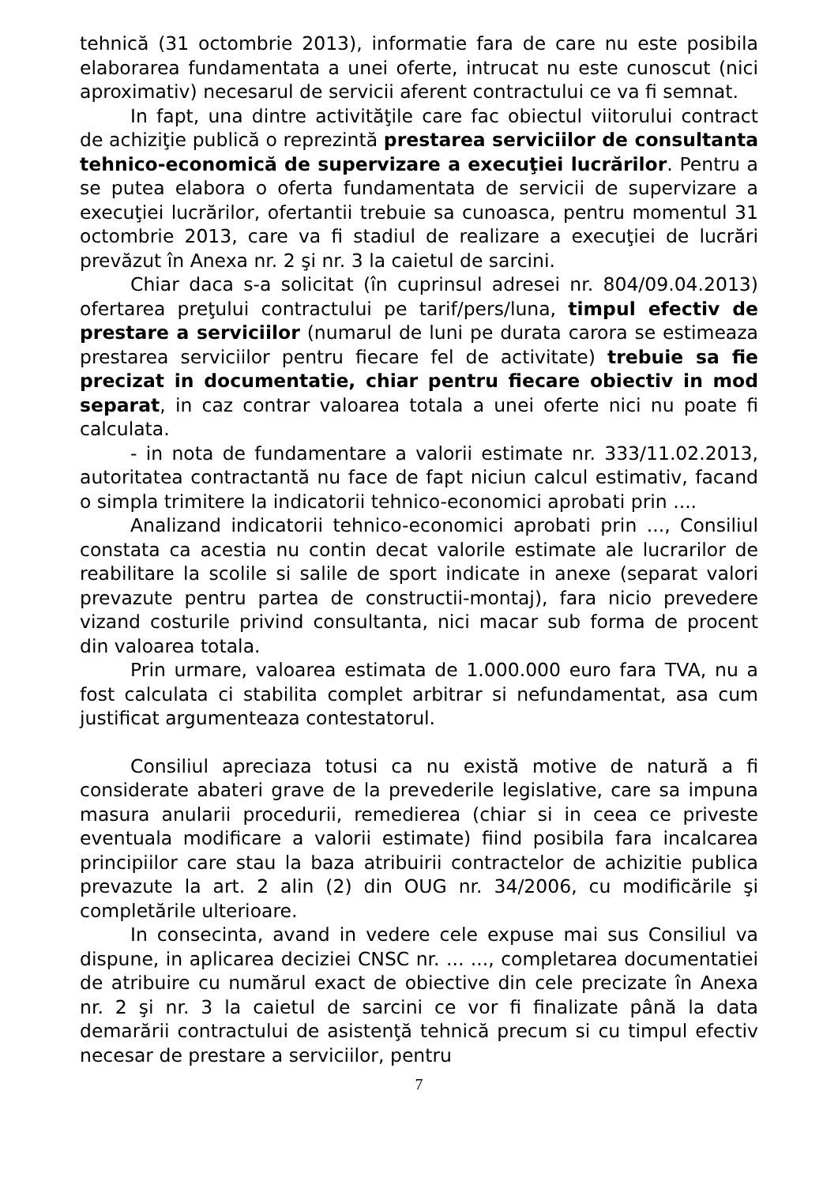tehnică (31 octombrie 2013), informatie fara de care nu este posibila elaborarea fundamentata a unei oferte, intrucat nu este cunoscut (nici aproximativ) necesarul de servicii aferent contractului ce va fi semnat.
In fapt, una dintre activităţile care fac obiectul viitorului contract de achiziţie publică o reprezintă prestarea serviciilor de consultanta tehnico-economică de supervizare a execuţiei lucrărilor. Pentru a se putea elabora o oferta fundamentata de servicii de supervizare a execuţiei lucrărilor, ofertantii trebuie sa cunoasca, pentru momentul 31 octombrie 2013, care va fi stadiul de realizare a execuţiei de lucrări prevăzut în Anexa nr. 2 şi nr. 3 la caietul de sarcini.
Chiar daca s-a solicitat (în cuprinsul adresei nr. 804/09.04.2013) ofertarea preţului contractului pe tarif/pers/luna, timpul efectiv de prestare a serviciilor (numarul de luni pe durata carora se estimeaza prestarea serviciilor pentru fiecare fel de activitate) trebuie sa fie precizat in documentatie, chiar pentru fiecare obiectiv in mod separat, in caz contrar valoarea totala a unei oferte nici nu poate fi calculata.
- in nota de fundamentare a valorii estimate nr. 333/11.02.2013, autoritatea contractantă nu face de fapt niciun calcul estimativ, facand o simpla trimitere la indicatorii tehnico-economici aprobati prin ....
Analizand indicatorii tehnico-economici aprobati prin ..., Consiliul constata ca acestia nu contin decat valorile estimate ale lucrarilor de reabilitare la scolile si salile de sport indicate in anexe (separat valori prevazute pentru partea de constructii-montaj), fara nicio prevedere vizand costurile privind consultanta, nici macar sub forma de procent din valoarea totala.
Prin urmare, valoarea estimata de 1.000.000 euro fara TVA, nu a fost calculata ci stabilita complet arbitrar si nefundamentat, asa cum justificat argumenteaza contestatorul.
Consiliul apreciaza totusi ca nu există motive de natură a fi considerate abateri grave de la prevederile legislative, care sa impuna masura anularii procedurii, remedierea (chiar si in ceea ce priveste eventuala modificare a valorii estimate) fiind posibila fara incalcarea principiilor care stau la baza atribuirii contractelor de achizitie publica prevazute la art. 2 alin (2) din OUG nr. 34/2006, cu modificările şi completările ulterioare.
In consecinta, avand in vedere cele expuse mai sus Consiliul va dispune, in aplicarea deciziei CNSC nr. ... ..., completarea documentatiei de atribuire cu numărul exact de obiective din cele precizate în Anexa nr. 2 şi nr. 3 la caietul de sarcini ce vor fi finalizate până la data demarării contractului de asistenţă tehnică precum si cu timpul efectiv necesar de prestare a serviciilor, pentru
7